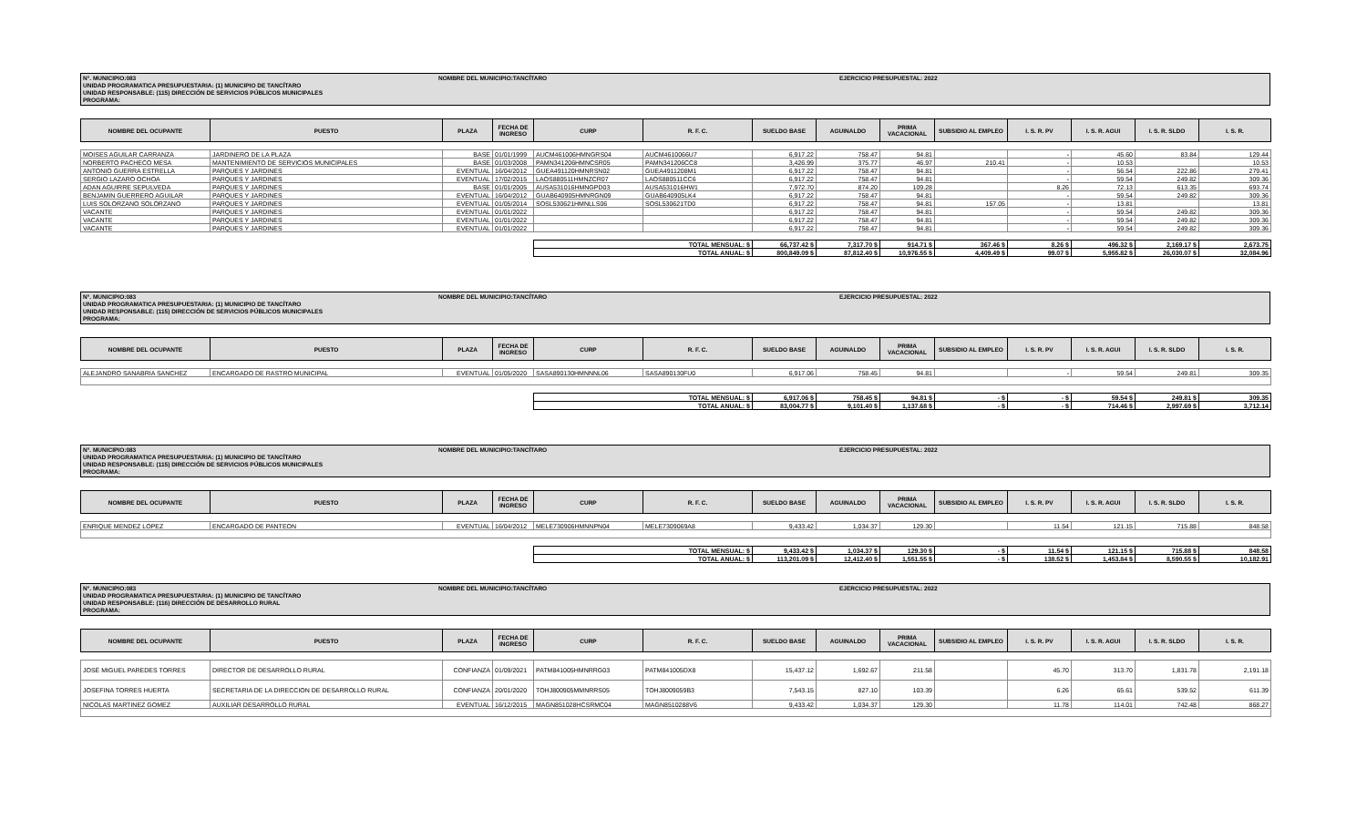N°. MUNICIPIO:083
UNIDAD PROGRAMATICA PRESUPUESTARIA: (1) MUNICIPIO DE TANCÍTARO
UNIDAD RESPONSABLE: (115) DIRECCIÓN DE SERVICIOS PÚBLICOS MUNICIPALES
PROGRAMA:
NOMBRE DEL MUNICIPIO:TANCÍTARO
EJERCICIO PRESUPUESTAL: 2022
| NOMBRE DEL OCUPANTE | PUESTO | PLAZA | FECHA DE INGRESO | CURP | R. F. C. | SUELDO BASE | AGUINALDO | PRIMA VACACIONAL | SUBSIDIO AL EMPLEO | I. S. R. PV | I. S. R. AGUI | I. S. R. SLDO | I. S. R. |
| --- | --- | --- | --- | --- | --- | --- | --- | --- | --- | --- | --- | --- | --- |
| MOISES AGUILAR CARRANZA | JARDINERO DE LA PLAZA | BASE | 01/01/1999 | AUCM461006HMNGRS04 | AUCM4610066U7 | 6,917.22 | 758.47 | 94.81 | | - | 45.60 | 83.84 | 129.44 |
| NORBERTO PACHECO MESA | MANTENIMIENTO DE SERVICIOS MUNICIPALES | BASE | 01/03/2008 | PAMN341206HMNCSR05 | PAMN341206CC8 | 3,426.99 | 375.77 | 46.97 | 210.41 | - | 10.53 | | 10.53 |
| ANTONIO GUERRA ESTRELLA | PARQUES Y JARDINES | EVENTUAL | 16/04/2012 | GUEA491120HMNRSN02 | GUEA4911208M1 | 6,917.22 | 758.47 | 94.81 | | - | 56.54 | 222.86 | 279.41 |
| SERGIO LAZARO OCHOA | PARQUES Y JARDINES | EVENTUAL | 17/02/2015 | LAOS880511HMNZCR07 | LAOS880511CC6 | 6,917.22 | 758.47 | 94.81 | | - | 59.54 | 249.82 | 309.36 |
| ADAN AGUIRRE SEPULVEDA | PARQUES Y JARDINES | BASE | 01/01/2005 | AUSA531016HMNGPD03 | AUSA531016HW1 | 7,972.70 | 874.20 | 109.28 | | 8.26 | 72.13 | 613.35 | 693.74 |
| BENJAMIN GUERRERO AGUILAR | PARQUES Y JARDINES | EVENTUAL | 16/04/2012 | GUAB640905HMNRGN09 | GUAB640905LK4 | 6,917.22 | 758.47 | 94.81 | | - | 59.54 | 249.82 | 309.36 |
| LUIS SOLORZANO SOLORZANO | PARQUES Y JARDINES | EVENTUAL | 01/05/2014 | SOSL530621HMNLLS06 | SOSL530621TD0 | 6,917.22 | 758.47 | 94.81 | 157.05 | - | 13.81 | | 13.81 |
| VACANTE | PARQUES Y JARDINES | EVENTUAL | 01/01/2022 | | | 6,917.22 | 758.47 | 94.81 | | - | 59.54 | 249.82 | 309.36 |
| VACANTE | PARQUES Y JARDINES | EVENTUAL | 01/01/2022 | | | 6,917.22 | 758.47 | 94.81 | | - | 59.54 | 249.82 | 309.36 |
| VACANTE | PARQUES Y JARDINES | EVENTUAL | 01/01/2022 | | | 6,917.22 | 758.47 | 94.81 | | - | 59.54 | 249.82 | 309.36 |
| | | | | TOTAL MENSUAL: $ | | 66,737.42 $ | 7,317.70 $ | 914.71 $ | 367.46 $ | 8.26 $ | 496.32 $ | 2,169.17 $ | 2,673.75 |
| | | | | TOTAL ANUAL: $ | | 800,849.09 $ | 87,812.40 $ | 10,976.55 $ | 4,409.49 $ | 99.07 $ | 5,955.82 $ | 26,030.07 $ | 32,084.96 |
N°. MUNICIPIO:083
UNIDAD PROGRAMATICA PRESUPUESTARIA: (1) MUNICIPIO DE TANCÍTARO
UNIDAD RESPONSABLE: (115) DIRECCIÓN DE SERVICIOS PÚBLICOS MUNICIPALES
PROGRAMA:
NOMBRE DEL MUNICIPIO:TANCÍTARO
EJERCICIO PRESUPUESTAL: 2022
| NOMBRE DEL OCUPANTE | PUESTO | PLAZA | FECHA DE INGRESO | CURP | R. F. C. | SUELDO BASE | AGUINALDO | PRIMA VACACIONAL | SUBSIDIO AL EMPLEO | I. S. R. PV | I. S. R. AGUI | I. S. R. SLDO | I. S. R. |
| --- | --- | --- | --- | --- | --- | --- | --- | --- | --- | --- | --- | --- | --- |
| ALEJANDRO SANABRIA SANCHEZ | ENCARGADO DE RASTRO MUNICIPAL | EVENTUAL | 01/05/2020 | SASA890130HMNNNL06 | SASA890130FU0 | 6,917.06 | 758.45 | 94.81 | | - | 59.54 | 249.81 | 309.35 |
| | | | | TOTAL MENSUAL: $ | | 6,917.06 $ | 758.45 $ | 94.81 $ | - $ | - $ | 59.54 $ | 249.81 $ | 309.35 |
| | | | | TOTAL ANUAL: $ | | 83,004.77 $ | 9,101.40 $ | 1,137.68 $ | - $ | - $ | 714.46 $ | 2,997.69 $ | 3,712.14 |
N°. MUNICIPIO:083
UNIDAD PROGRAMATICA PRESUPUESTARIA: (1) MUNICIPIO DE TANCÍTARO
UNIDAD RESPONSABLE: (115) DIRECCIÓN DE SERVICIOS PÚBLICOS MUNICIPALES
PROGRAMA:
NOMBRE DEL MUNICIPIO:TANCÍTARO
EJERCICIO PRESUPUESTAL: 2022
| NOMBRE DEL OCUPANTE | PUESTO | PLAZA | FECHA DE INGRESO | CURP | R. F. C. | SUELDO BASE | AGUINALDO | PRIMA VACACIONAL | SUBSIDIO AL EMPLEO | I. S. R. PV | I. S. R. AGUI | I. S. R. SLDO | I. S. R. |
| --- | --- | --- | --- | --- | --- | --- | --- | --- | --- | --- | --- | --- | --- |
| ENRIQUE MENDEZ LOPEZ | ENCARGADO DE PANTEON | EVENTUAL | 16/04/2012 | MELE730906HMNNPN04 | MELE7309069A8 | 9,433.42 | 1,034.37 | 129.30 | | 11.54 | 121.15 | 715.88 | 848.58 |
| | | | | TOTAL MENSUAL: $ | | 9,433.42 $ | 1,034.37 $ | 129.30 $ | - $ | 11.54 $ | 121.15 $ | 715.88 $ | 848.58 |
| | | | | TOTAL ANUAL: $ | | 113,201.09 $ | 12,412.40 $ | 1,551.55 $ | - $ | 138.52 $ | 1,453.84 $ | 8,590.55 $ | 10,182.91 |
N°. MUNICIPIO:083
UNIDAD PROGRAMATICA PRESUPUESTARIA: (1) MUNICIPIO DE TANCÍTARO
UNIDAD RESPONSABLE: (116) DIRECCIÓN DE DESARROLLO RURAL
PROGRAMA:
NOMBRE DEL MUNICIPIO:TANCÍTARO
EJERCICIO PRESUPUESTAL: 2022
| NOMBRE DEL OCUPANTE | PUESTO | PLAZA | FECHA DE INGRESO | CURP | R. F. C. | SUELDO BASE | AGUINALDO | PRIMA VACACIONAL | SUBSIDIO AL EMPLEO | I. S. R. PV | I. S. R. AGUI | I. S. R. SLDO | I. S. R. |
| --- | --- | --- | --- | --- | --- | --- | --- | --- | --- | --- | --- | --- | --- |
| JOSÉ MIGUEL PAREDES TORRES | DIRECTOR DE DESARROLLO RURAL | CONFIANZA | 01/09/2021 | PATM841005HMNRRG03 | PATM841005DX8 | 15,437.12 | 1,692.67 | 211.58 | | 45.70 | 313.70 | 1,831.78 | 2,191.18 |
| JOSEFINA TORRES HUERTA | SECRETARIA DE LA DIRECCION DE DESARROLLO RURAL | CONFIANZA | 20/01/2020 | TOHJ800905MMNRRS05 | TOHJ8009059B3 | 7,543.15 | 827.10 | 103.39 | | 6.26 | 65.61 | 539.52 | 611.39 |
| NICOLAS MARTINEZ GOMEZ | AUXILIAR DESARROLLO RURAL | EVENTUAL | 16/12/2015 | MAGN851028HCSRMC04 | MAGN8510288V6 | 9,433.42 | 1,034.37 | 129.30 | | 11.78 | 114.01 | 742.48 | 868.27 |